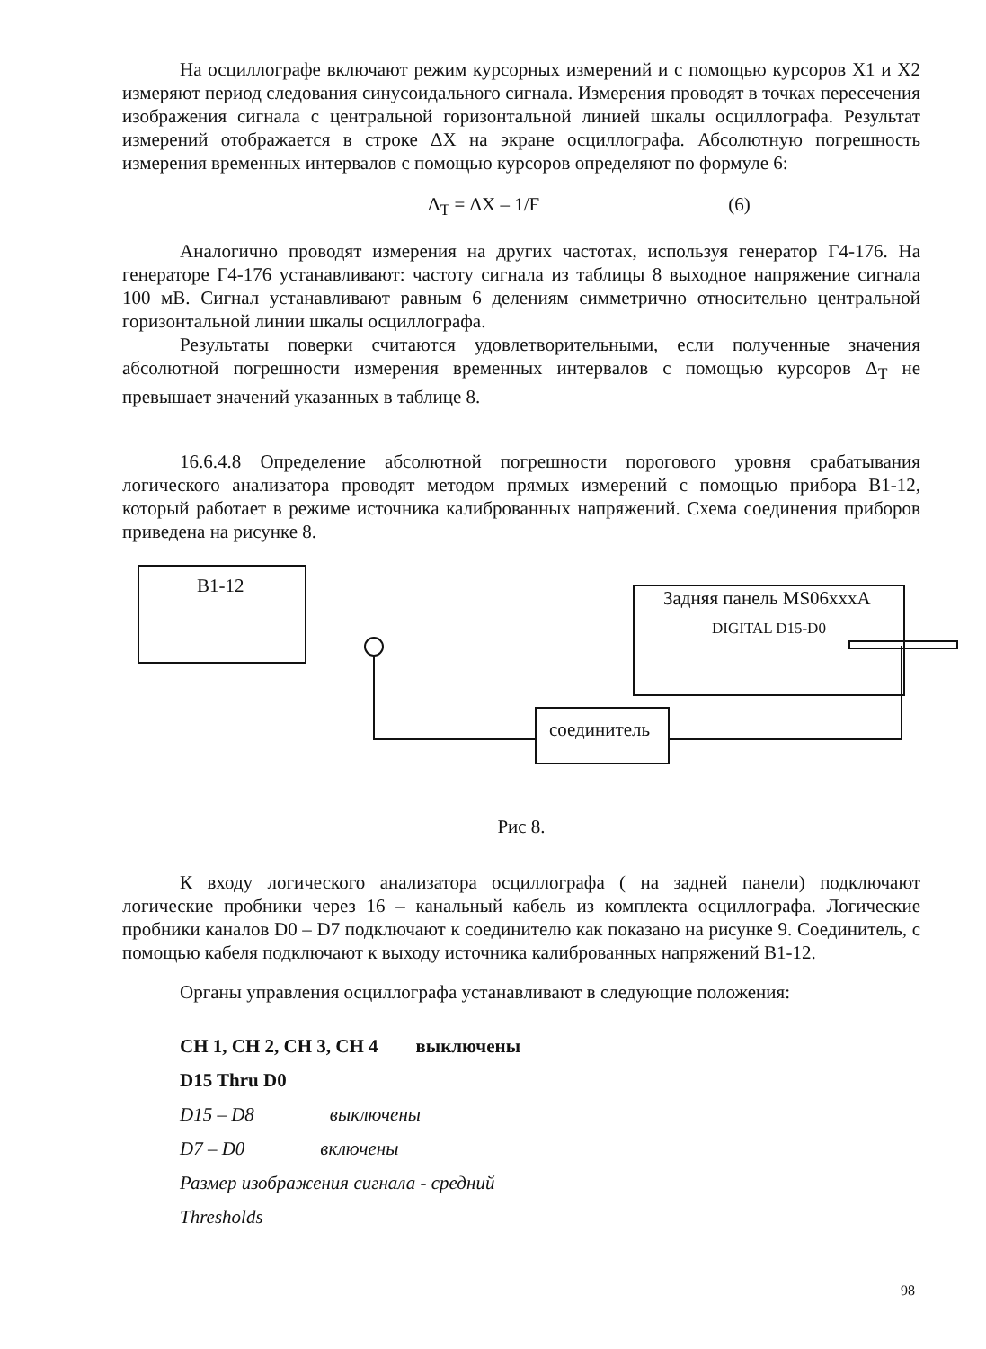На осциллографе включают режим курсорных измерений и с помощью курсоров X1 и X2 измеряют период следования синусоидального сигнала. Измерения проводят в точках пересечения изображения сигнала с центральной горизонтальной линией шкалы осциллографа. Результат измерений отображается в строке ΔX на экране осциллографа. Абсолютную погрешность измерения временных интервалов с помощью курсоров определяют по формуле 6:
Δ<sub>T</sub> = ΔX – 1/F (6)
Аналогично проводят измерения на других частотах, используя генератор Г4-176. На генераторе Г4-176 устанавливают: частоту сигнала из таблицы 8 выходное напряжение сигнала 100 мВ. Сигнал устанавливают равным 6 делениям симметрично относительно центральной горизонтальной линии шкалы осциллографа.
Результаты поверки считаются удовлетворительными, если полученные значения абсолютной погрешности измерения временных интервалов с помощью курсоров Δ<sub>T</sub> не превышает значений указанных в таблице 8.
16.6.4.8 Определение абсолютной погрешности порогового уровня срабатывания логического анализатора проводят методом прямых измерений с помощью прибора В1-12, который работает в режиме источника калиброванных напряжений. Схема соединения приборов приведена на рисунке 8.
В1-12
соединитель
Задняя панель MS06xxxA
DIGITAL D15-D0
Рис 8.
К входу логического анализатора осциллографа ( на задней панели) подключают логические пробники через 16 – канальный кабель из комплекта осциллографа. Логические пробники каналов D0 – D7 подключают к соединителю как показано на рисунке 9. Соединитель, с помощью кабеля подключают к выходу источника калиброванных напряжений В1-12.
Органы управления осциллографа устанавливают в следующие положения:
CH 1, CH 2, CH 3, CH 4 выключены
D15 Thru D0
D15 – D8 выключены
D7 – D0 включены
Размер изображения сигнала - средний
Thresholds
98